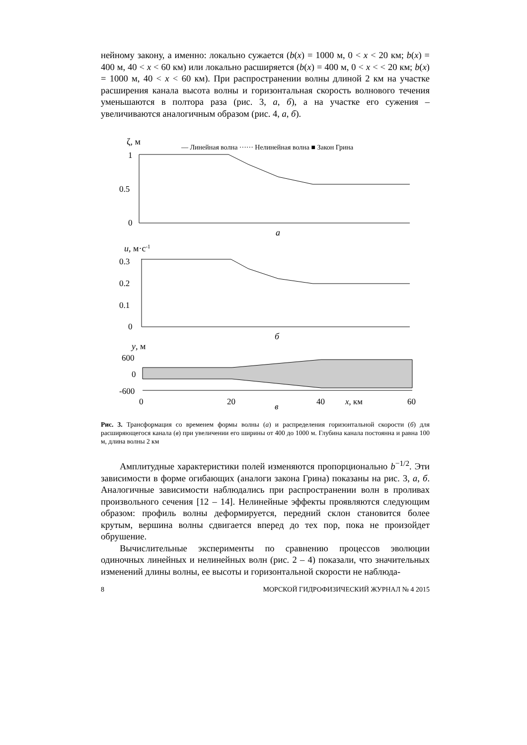нейному закону, а именно: локально сужается (b(x) = 1000 м, 0 < x < 20 км; b(x) = 400 м, 40 < x < 60 км) или локально расширяется (b(x) = 400 м, 0 < x < < 20 км; b(x) = 1000 м, 40 < x < 60 км). При распространении волны длиной 2 км на участке расширения канала высота волны и горизонтальная скорость волнового течения уменьшаются в полтора раза (рис. 3, а, б), а на участке его сужения – увеличиваются аналогичным образом (рис. 4, а, б).
ζ, м
— Линейная волна ······ Нелинейная волна ■ Закон Грина
1
0.5
0
а
u, м·с-1
0.3
0.2
0.1
0
б
y, м
600
0
-600
0
20
40
x, км
60
в
Рис. 3. Трансформация со временем формы волны (а) и распределения горизонтальной скорости (б) для расширяющегося канала (в) при увеличении его ширины от 400 до 1000 м. Глубина канала постоянна и равна 100 м, длина волны 2 км
Амплитудные характеристики полей изменяются пропорционально b<sup>−1/2</sup>. Эти зависимости в форме огибающих (аналоги закона Грина) показаны на рис. 3, а, б. Аналогичные зависимости наблюдались при распространении волн в проливах произвольного сечения [12 – 14]. Нелинейные эффекты проявляются следующим образом: профиль волны деформируется, передний склон становится более крутым, вершина волны сдвигается вперед до тех пор, пока не произойдет обрушение.
Вычислительные эксперименты по сравнению процессов эволюции одиночных линейных и нелинейных волн (рис. 2 – 4) показали, что значительных изменений длины волны, ее высоты и горизонтальной скорости не наблюда-
8 МОРСКОЙ ГИДРОФИЗИЧЕСКИЙ ЖУРНАЛ № 4 2015